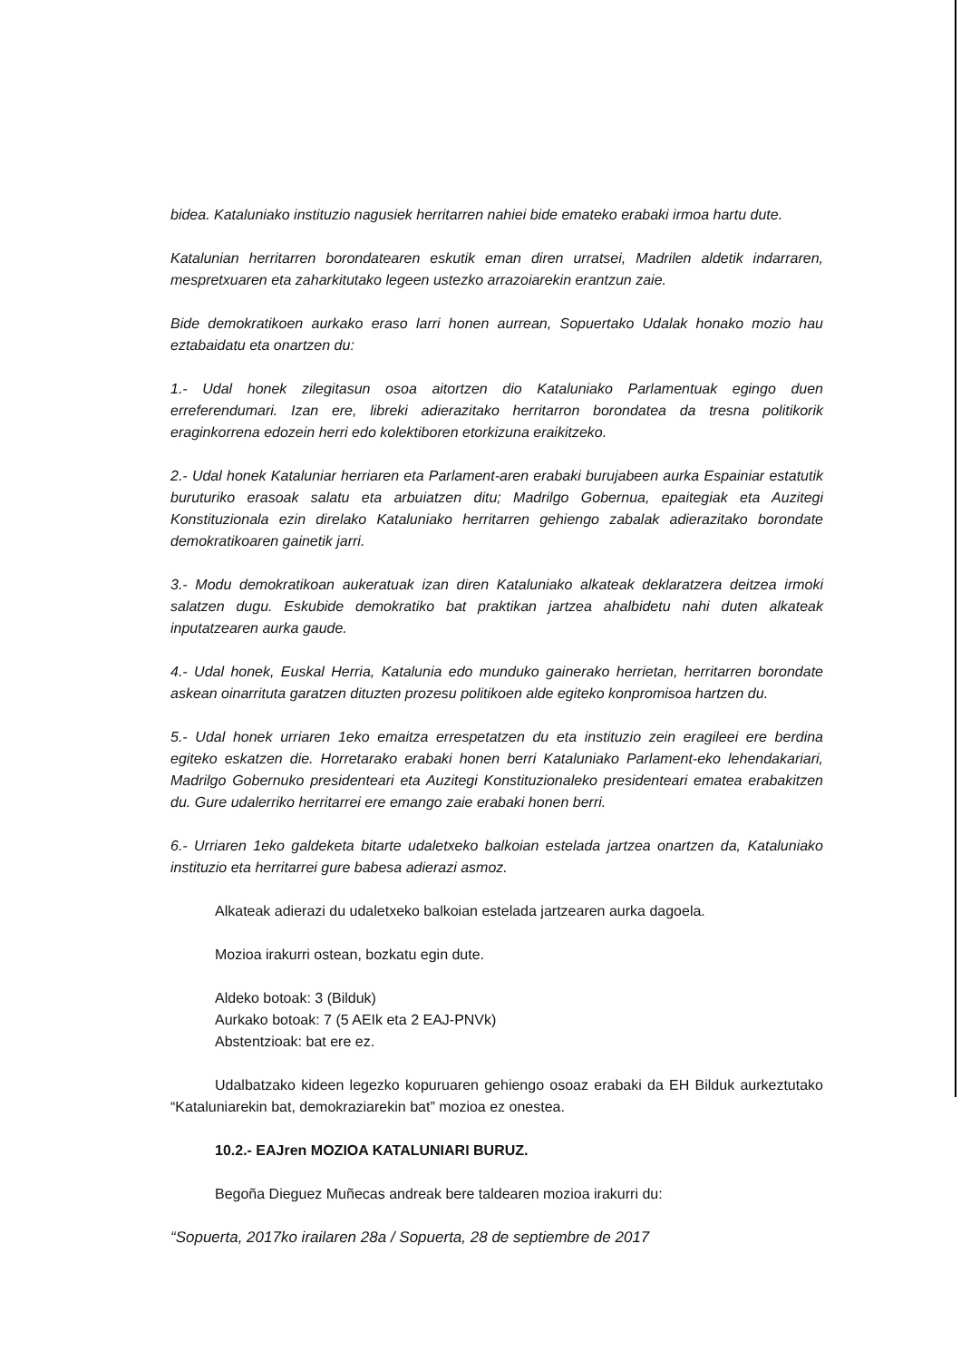bidea. Kataluniako instituzio nagusiek herritarren nahiei bide emateko erabaki irmoa hartu dute.
Katalunian herritarren borondatearen eskutik eman diren urratsei, Madrilen aldetik indarraren, mespretxuaren eta zaharkitutako legeen ustezko arrazoiarekin erantzun zaie.
Bide demokratikoen aurkako eraso larri honen aurrean, Sopuertako Udalak honako mozio hau eztabaidatu eta onartzen du:
1.- Udal honek zilegitasun osoa aitortzen dio Kataluniako Parlamentuak egingo duen erreferendumari. Izan ere, libreki adierazitako herritarron borondatea da tresna politikorik eraginkorrena edozein herri edo kolektiboren etorkizuna eraikitzeko.
2.- Udal honek Kataluniar herriaren eta Parlament-aren erabaki burujabeen aurka Espainiar estatutik buruturiko erasoak salatu eta arbuiatzen ditu; Madrilgo Gobernua, epaitegiak eta Auzitegi Konstituzionala ezin direlako Kataluniako herritarren gehiengo zabalak adierazitako borondate demokratikoaren gainetik jarri.
3.- Modu demokratikoan aukeratuak izan diren Kataluniako alkateak deklaratzera deitzea irmoki salatzen dugu. Eskubide demokratiko bat praktikan jartzea ahalbidetu nahi duten alkateak inputatzearen aurka gaude.
4.- Udal honek, Euskal Herria, Katalunia edo munduko gainerako herrietan, herritarren borondate askean oinarrituta garatzen dituzten prozesu politikoen alde egiteko konpromisoa hartzen du.
5.- Udal honek urriaren 1eko emaitza errespetatzen du eta instituzio zein eragileei ere berdina egiteko eskatzen die. Horretarako erabaki honen berri Kataluniako Parlament-eko lehendakariari, Madrilgo Gobernuko presidenteari eta Auzitegi Konstituzionaleko presidenteari ematea erabakitzen du. Gure udalerriko herritarrei ere emango zaie erabaki honen berri.
6.- Urriaren 1eko galdeketa bitarte udaletxeko balkoian estelada jartzea onartzen da, Kataluniako instituzio eta herritarrei gure babesa adierazi asmoz.
Alkateak adierazi du udaletxeko balkoian estelada jartzearen aurka dagoela.
Mozioa irakurri ostean, bozkatu egin dute.
Aldeko botoak: 3 (Bilduk)
Aurkako botoak: 7 (5 AEIk eta 2 EAJ-PNVk)
Abstentzioak: bat ere ez.
Udalbatzako kideen legezko kopuruaren gehiengo osoaz erabaki da EH Bilduk aurkeztutako “Kataluniarekin bat, demokraziarekin bat” mozioa ez onestea.
10.2.- EAJren MOZIOA KATALUNIARI BURUZ.
Begoña Dieguez Muñecas andreak bere taldearen mozioa irakurri du:
“Sopuerta, 2017ko irailaren 28a / Sopuerta, 28 de septiembre de 2017